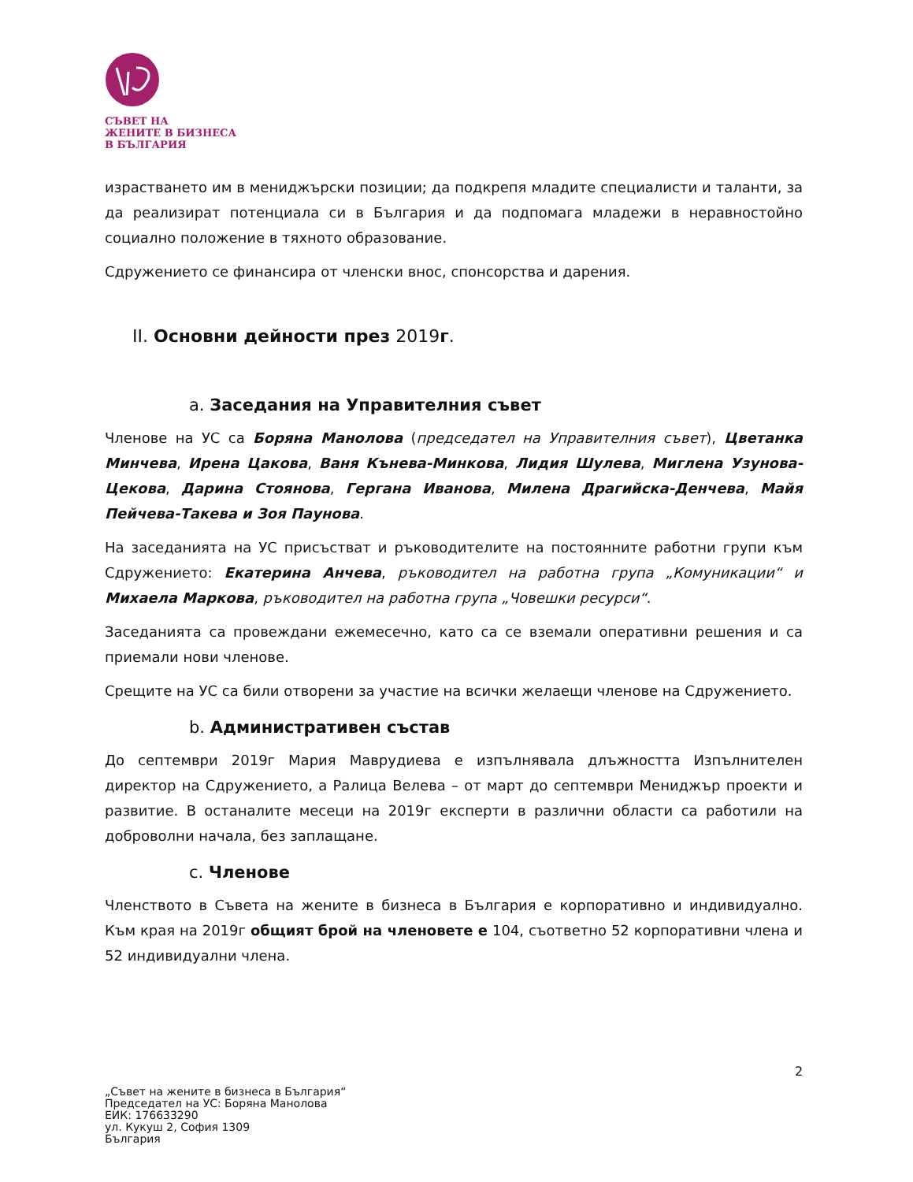СЪВЕТ НА
ЖЕНИТЕ В БИЗНЕСА
В БЪЛГАРИЯ
израстването им в мениджърски позиции; да подкрепя младите специалисти и таланти, за да реализират потенциала си в България и да подпомага младежи в неравностойно социално положение в тяхното образование.
Сдружението се финансира от членски внос, спонсорства и дарения.
II. Основни дейности през 2019г.
a. Заседания на Управителния съвет
Членове на УС са Боряна Манолова (председател на Управителния съвет), Цветанка Минчева, Ирена Цакова, Ваня Кънева-Минкова, Лидия Шулева, Миглена Узунова-Цекова, Дарина Стоянова, Гергана Иванова, Милена Драгийска-Денчева, Майя Пейчева-Такева и Зоя Паунова.
На заседанията на УС присъстват и ръководителите на постоянните работни групи към Сдружението: Екатерина Анчева, ръководител на работна група „Комуникации“ и Михаела Маркова, ръководител на работна група „Човешки ресурси“.
Заседанията са провеждани ежемесечно, като са се вземали оперативни решения и са приемали нови членове.
Срещите на УС са били отворени за участие на всички желаещи членове на Сдружението.
b. Административен състав
До септември 2019г Мария Маврудиева е изпълнявала длъжността Изпълнителен директор на Сдружението, а Ралица Велева – от март до септември Мениджър проекти и развитие. В останалите месеци на 2019г експерти в различни области са работили на доброволни начала, без заплащане.
c. Членове
Членството в Съвета на жените в бизнеса в България е корпоративно и индивидуално. Към края на 2019г общият брой на членовете е 104, съответно 52 корпоративни члена и 52 индивидуални члена.
2
„Съвет на жените в бизнеса в България“
Председател на УС: Боряна Манолова
ЕИК: 176633290
ул. Кукуш 2, София 1309
България